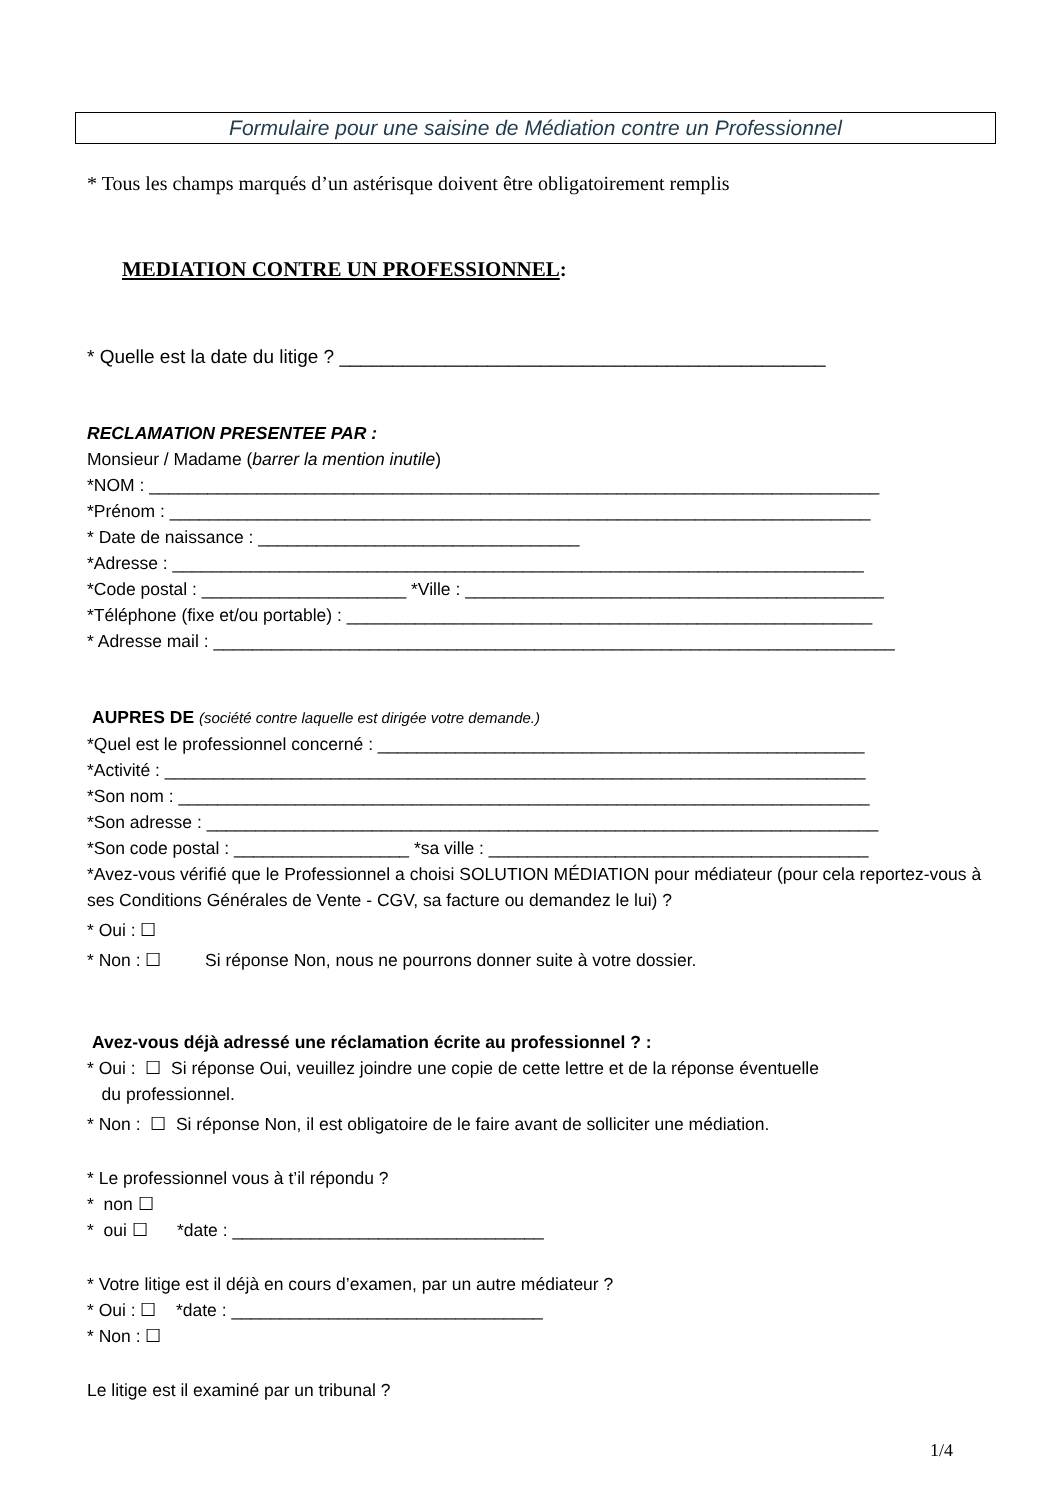Formulaire pour une saisine de Médiation contre un Professionnel
* Tous les champs marqués d’un astérisque doivent être obligatoirement remplis
MEDIATION CONTRE UN PROFESSIONNEL:
* Quelle est la date du litige ? ______________________________________________
RECLAMATION PRESENTEE PAR :
Monsieur / Madame (barrer la mention inutile)
*NOM : ___________________________________________________________________________
*Prénom : ________________________________________________________________________
* Date de naissance : _________________________________
*Adresse : _______________________________________________________________________
*Code postal : _____________________ *Ville : ___________________________________________
*Téléphone (fixe et/ou portable) : ______________________________________________________
* Adresse mail : ______________________________________________________________________
AUPRES DE (société contre laquelle est dirigée votre demande.)
*Quel est le professionnel concerné : __________________________________________________
*Activité : ________________________________________________________________________
*Son nom : _______________________________________________________________________
*Son adresse : _____________________________________________________________________
*Son code postal : __________________ *sa ville : _______________________________________
*Avez-vous vérifié que le Professionnel a choisi SOLUTION MÉDIATION pour médiateur (pour cela reportez-vous à ses Conditions Générales de Vente - CGV, sa facture ou demandez le lui) ?
* Oui : ☐
* Non : ☐ Si réponse Non, nous ne pourrons donner suite à votre dossier.
Avez-vous déjà adressé une réclamation écrite au professionnel ? :
* Oui : ☐ Si réponse Oui, veuillez joindre une copie de cette lettre et de la réponse éventuelle
du professionnel.
* Non : ☐ Si réponse Non, il est obligatoire de le faire avant de solliciter une médiation.
* Le professionnel vous à t’il répondu ?
* non ☐
* oui ☐ *date : ________________________________
* Votre litige est il déjà en cours d’examen, par un autre médiateur ?
* Oui : ☐ *date : ________________________________
* Non : ☐
Le litige est il examiné par un tribunal ?
1/4